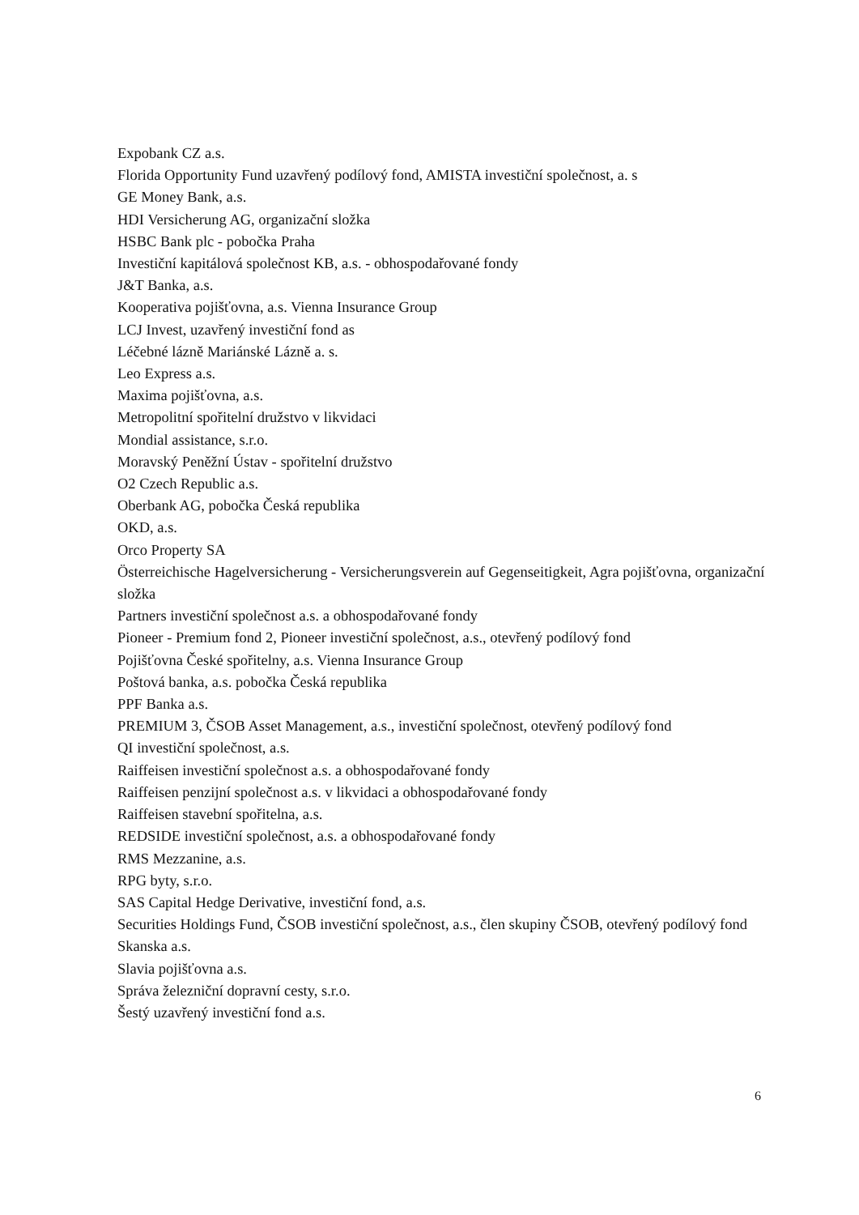Expobank CZ a.s.
Florida Opportunity Fund uzavřený podílový fond, AMISTA investiční společnost, a. s
GE Money Bank, a.s.
HDI Versicherung AG, organizační složka
HSBC Bank plc - pobočka Praha
Investiční kapitálová společnost KB, a.s. - obhospodařované fondy
J&T Banka, a.s.
Kooperativa pojišťovna, a.s. Vienna Insurance Group
LCJ Invest, uzavřený investiční fond as
Léčebné lázně Mariánské Lázně a. s.
Leo Express a.s.
Maxima pojišťovna, a.s.
Metropolitní spořitelní družstvo v likvidaci
Mondial assistance, s.r.o.
Moravský Peněžní Ústav - spořitelní družstvo
O2 Czech Republic a.s.
Oberbank AG, pobočka Česká republika
OKD, a.s.
Orco Property SA
Österreichische Hagelversicherung - Versicherungsverein auf Gegenseitigkeit, Agra pojišťovna, organizační složka
Partners investiční společnost a.s. a obhospodařované fondy
Pioneer - Premium fond 2, Pioneer investiční společnost, a.s., otevřený podílový fond
Pojišťovna České spořitelny, a.s. Vienna Insurance Group
Poštová banka, a.s. pobočka Česká republika
PPF Banka a.s.
PREMIUM 3, ČSOB Asset Management, a.s., investiční společnost, otevřený podílový fond
QI investiční společnost, a.s.
Raiffeisen investiční společnost a.s. a obhospodařované fondy
Raiffeisen penzijní společnost a.s. v likvidaci a obhospodařované fondy
Raiffeisen stavební spořitelna, a.s.
REDSIDE investiční společnost, a.s. a obhospodařované fondy
RMS Mezzanine, a.s.
RPG byty, s.r.o.
SAS Capital Hedge Derivative, investiční fond, a.s.
Securities Holdings Fund, ČSOB investiční společnost, a.s., člen skupiny ČSOB, otevřený podílový fond
Skanska a.s.
Slavia pojišťovna a.s.
Správa železniční dopravní cesty, s.r.o.
Šestý uzavřený investiční fond a.s.
6